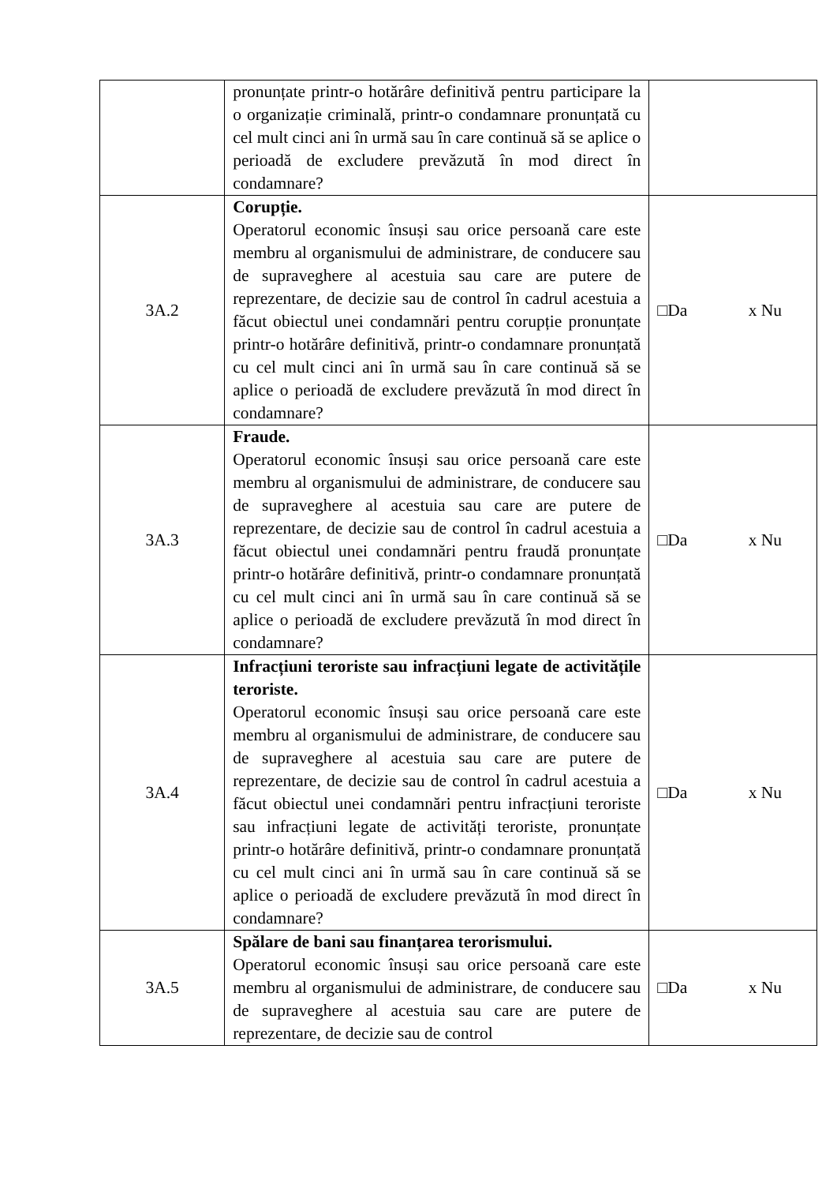| | pronunțate printr-o hotărâre definitivă pentru participare la o organizație criminală, printr-o condamnare pronunțată cu cel mult cinci ani în urmă sau în care continuă să se aplice o perioadă de excludere prevăzută în mod direct în condamnare? | |
| 3A.2 | Corupție. Operatorul economic însuși sau orice persoană care este membru al organismului de administrare, de conducere sau de supraveghere al acestuia sau care are putere de reprezentare, de decizie sau de control în cadrul acestuia a făcut obiectul unei condamnări pentru corupție pronunțate printr-o hotărâre definitivă, printr-o condamnare pronunțată cu cel mult cinci ani în urmă sau în care continuă să se aplice o perioadă de excludere prevăzută în mod direct în condamnare? | □Da x Nu |
| 3A.3 | Fraude. Operatorul economic însuși sau orice persoană care este membru al organismului de administrare, de conducere sau de supraveghere al acestuia sau care are putere de reprezentare, de decizie sau de control în cadrul acestuia a făcut obiectul unei condamnări pentru fraudă pronunțate printr-o hotărâre definitivă, printr-o condamnare pronunțată cu cel mult cinci ani în urmă sau în care continuă să se aplice o perioadă de excludere prevăzută în mod direct în condamnare? | □Da x Nu |
| 3A.4 | Infracțiuni teroriste sau infracțiuni legate de activitățile teroriste. Operatorul economic însuși sau orice persoană care este membru al organismului de administrare, de conducere sau de supraveghere al acestuia sau care are putere de reprezentare, de decizie sau de control în cadrul acestuia a făcut obiectul unei condamnări pentru infracțiuni teroriste sau infracțiuni legate de activități teroriste, pronunțate printr-o hotărâre definitivă, printr-o condamnare pronunțată cu cel mult cinci ani în urmă sau în care continuă să se aplice o perioadă de excludere prevăzută în mod direct în condamnare? | □Da x Nu |
| 3A.5 | Spălare de bani sau finanțarea terorismului. Operatorul economic însuși sau orice persoană care este membru al organismului de administrare, de conducere sau de supraveghere al acestuia sau care are putere de reprezentare, de decizie sau de control | □Da x Nu |